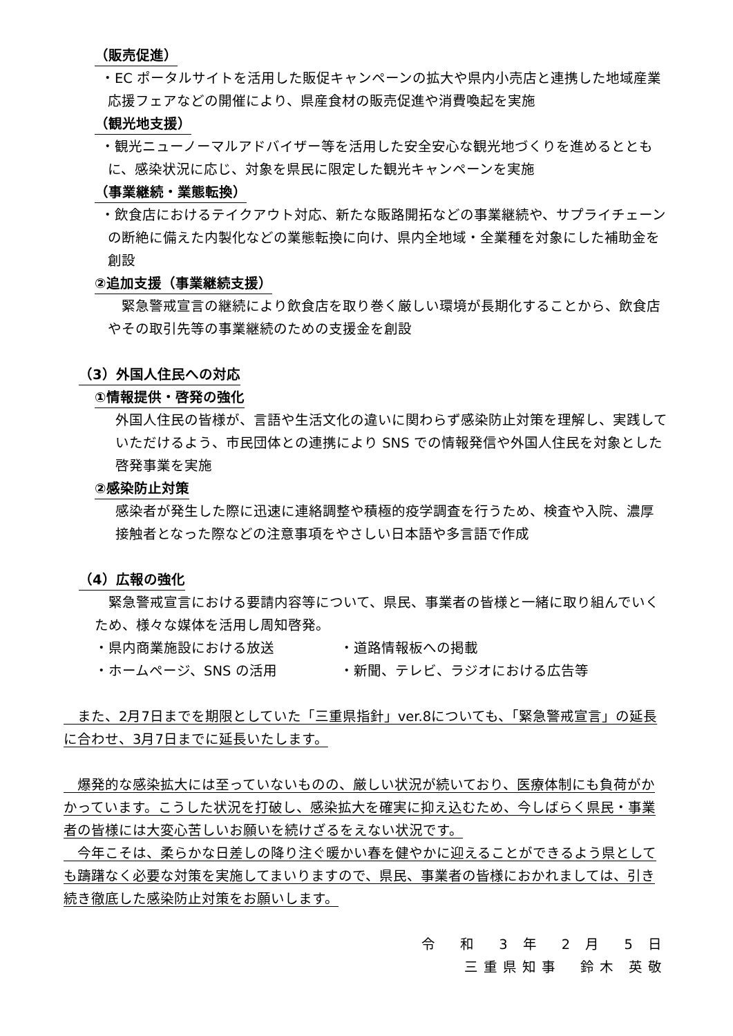（販売促進）
・EC ポータルサイトを活用した販促キャンペーンの拡大や県内小売店と連携した地域産業応援フェアなどの開催により、県産食材の販売促進や消費喚起を実施
（観光地支援）
・観光ニューノーマルアドバイザー等を活用した安全安心な観光地づくりを進めるとともに、感染状況に応じ、対象を県民に限定した観光キャンペーンを実施
（事業継続・業態転換）
・飲食店におけるテイクアウト対応、新たな販路開拓などの事業継続や、サプライチェーンの断絶に備えた内製化などの業態転換に向け、県内全地域・全業種を対象にした補助金を創設
②追加支援（事業継続支援）
　緊急警戒宣言の継続により飲食店を取り巻く厳しい環境が長期化することから、飲食店やその取引先等の事業継続のための支援金を創設
（3）外国人住民への対応
①情報提供・啓発の強化
外国人住民の皆様が、言語や生活文化の違いに関わらず感染防止対策を理解し、実践していただけるよう、市民団体との連携により SNS での情報発信や外国人住民を対象とした啓発事業を実施
②感染防止対策
感染者が発生した際に迅速に連絡調整や積極的疫学調査を行うため、検査や入院、濃厚接触者となった際などの注意事項をやさしい日本語や多言語で作成
（4）広報の強化
　緊急警戒宣言における要請内容等について、県民、事業者の皆様と一緒に取り組んでいくため、様々な媒体を活用し周知啓発。
・県内商業施設における放送 ・道路情報板への掲載
・ホームページ、SNS の活用 ・新聞、テレビ、ラジオにおける広告等
　また、2月7日までを期限としていた「三重県指針」ver.8についても、「緊急警戒宣言」の延長に合わせ、3月7日までに延長いたします。
　爆発的な感染拡大には至っていないものの、厳しい状況が続いており、医療体制にも負荷がかかっています。こうした状況を打破し、感染拡大を確実に抑え込むため、今しばらく県民・事業者の皆様には大変心苦しいお願いを続けざるをえない状況です。
　今年こそは、柔らかな日差しの降り注ぐ暖かい春を健やかに迎えることができるよう県としても躊躇なく必要な対策を実施してまいりますので、県民、事業者の皆様におかれましては、引き続き徹底した感染防止対策をお願いします。
令　和　3 年　2 月　5 日
三重県知事　鈴木 英敬